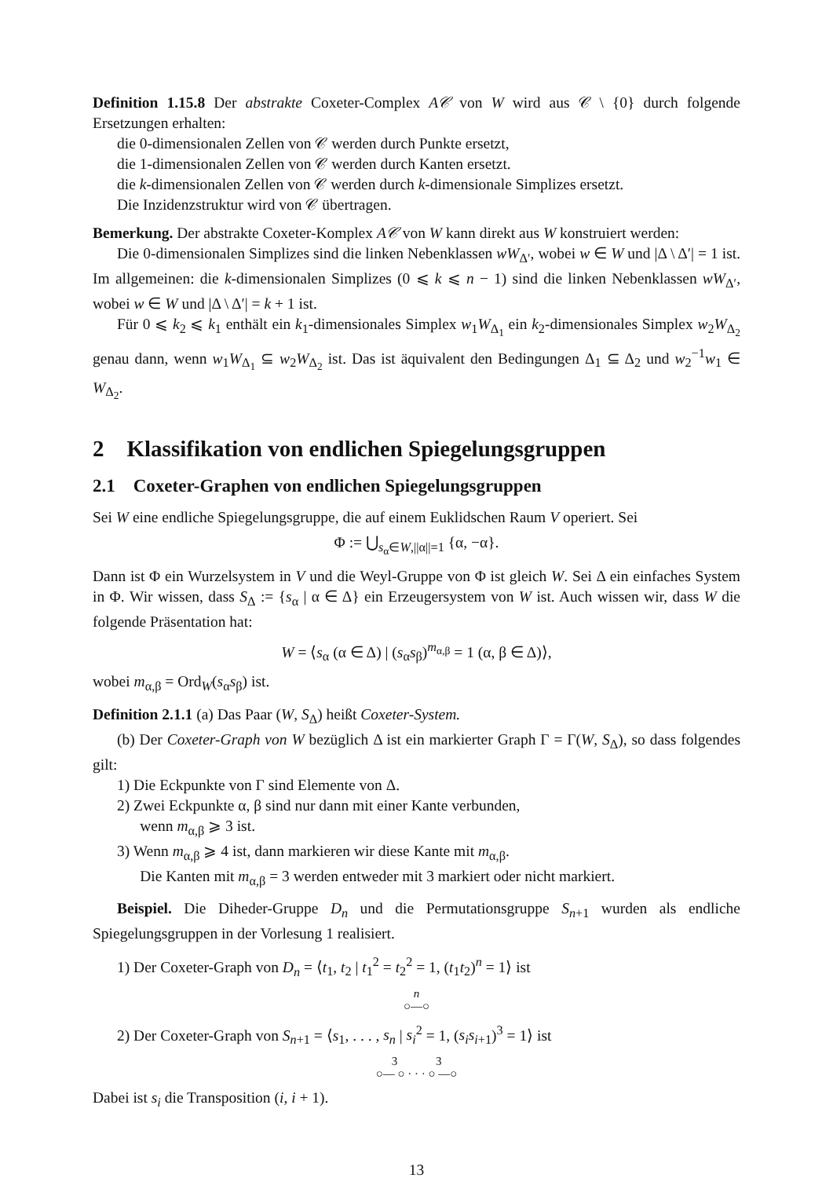Definition 1.15.8 Der abstrakte Coxeter-Complex A𝒞 von W wird aus 𝒞 \ {0} durch folgende Ersetzungen erhalten:
die 0-dimensionalen Zellen von 𝒞 werden durch Punkte ersetzt,
die 1-dimensionalen Zellen von 𝒞 werden durch Kanten ersetzt.
die k-dimensionalen Zellen von 𝒞 werden durch k-dimensionale Simplizes ersetzt.
Die Inzidenzstruktur wird von 𝒞 übertragen.
Bemerkung. Der abstrakte Coxeter-Komplex A𝒞 von W kann direkt aus W konstruiert werden:
Die 0-dimensionalen Simplizes sind die linken Nebenklassen wW<sub>Δ′</sub>, wobei w ∈ W und |Δ \ Δ′| = 1 ist. Im allgemeinen: die k-dimensionalen Simplizes (0 ⩽ k ⩽ n − 1) sind die linken Nebenklassen wW<sub>Δ′</sub>, wobei w ∈ W und |Δ \ Δ′| = k + 1 ist.
Für 0 ⩽ k<sub>2</sub> ⩽ k<sub>1</sub> enthält ein k<sub>1</sub>-dimensionales Simplex w<sub>1</sub>W<sub>Δ<sub>1</sub></sub> ein k<sub>2</sub>-dimensionales Simplex w<sub>2</sub>W<sub>Δ<sub>2</sub></sub> genau dann, wenn w<sub>1</sub>W<sub>Δ<sub>1</sub></sub> ⊆ w<sub>2</sub>W<sub>Δ<sub>2</sub></sub> ist. Das ist äquivalent den Bedingungen Δ<sub>1</sub> ⊆ Δ<sub>2</sub> und w<sub>2</sub><sup>−1</sup>w<sub>1</sub> ∈ W<sub>Δ<sub>2</sub></sub>.
2 Klassifikation von endlichen Spiegelungsgruppen
2.1 Coxeter-Graphen von endlichen Spiegelungsgruppen
Sei W eine endliche Spiegelungsgruppe, die auf einem Euklidschen Raum V operiert. Sei
Φ := ⋃<sub>s<sub>α</sub>∈W,||α||=1</sub> {α, −α}.
Dann ist Φ ein Wurzelsystem in V und die Weyl-Gruppe von Φ ist gleich W. Sei Δ ein einfaches System in Φ. Wir wissen, dass S<sub>Δ</sub> := {s<sub>α</sub> | α ∈ Δ} ein Erzeugersystem von W ist. Auch wissen wir, dass W die folgende Präsentation hat:
W = ⟨s<sub>α</sub> (α ∈ Δ) | (s<sub>α</sub>s<sub>β</sub>)<sup>m<sub>α,β</sub></sup> = 1 (α, β ∈ Δ)⟩,
wobei m<sub>α,β</sub> = Ord<sub>W</sub>(s<sub>α</sub>s<sub>β</sub>) ist.
Definition 2.1.1 (a) Das Paar (W, S<sub>Δ</sub>) heißt Coxeter-System.
(b) Der Coxeter-Graph von W bezüglich Δ ist ein markierter Graph Γ = Γ(W, S<sub>Δ</sub>), so dass folgendes gilt:
1) Die Eckpunkte von Γ sind Elemente von Δ.
2) Zwei Eckpunkte α, β sind nur dann mit einer Kante verbunden,
wenn m<sub>α,β</sub> ⩾ 3 ist.
3) Wenn m<sub>α,β</sub> ⩾ 4 ist, dann markieren wir diese Kante mit m<sub>α,β</sub>.
Die Kanten mit m<sub>α,β</sub> = 3 werden entweder mit 3 markiert oder nicht markiert.
Beispiel. Die Diheder-Gruppe D<sub>n</sub> und die Permutationsgruppe S<sub>n+1</sub> wurden als endliche Spiegelungsgruppen in der Vorlesung 1 realisiert.
1) Der Coxeter-Graph von D<sub>n</sub> = ⟨t<sub>1</sub>, t<sub>2</sub> | t<sub>1</sub><sup>2</sup> = t<sub>2</sub><sup>2</sup> = 1, (t<sub>1</sub>t<sub>2</sub>)<sup>n</sup> = 1⟩ ist
n
○—○
2) Der Coxeter-Graph von S<sub>n+1</sub> = ⟨s<sub>1</sub>, . . . , s<sub>n</sub> | s<sub>i</sub><sup>2</sup> = 1, (s<sub>i</sub>s<sub>i+1</sub>)<sup>3</sup> = 1⟩ ist
3 3
○— ○ · · · ○ —○
Dabei ist s<sub>i</sub> die Transposition (i, i + 1).
13